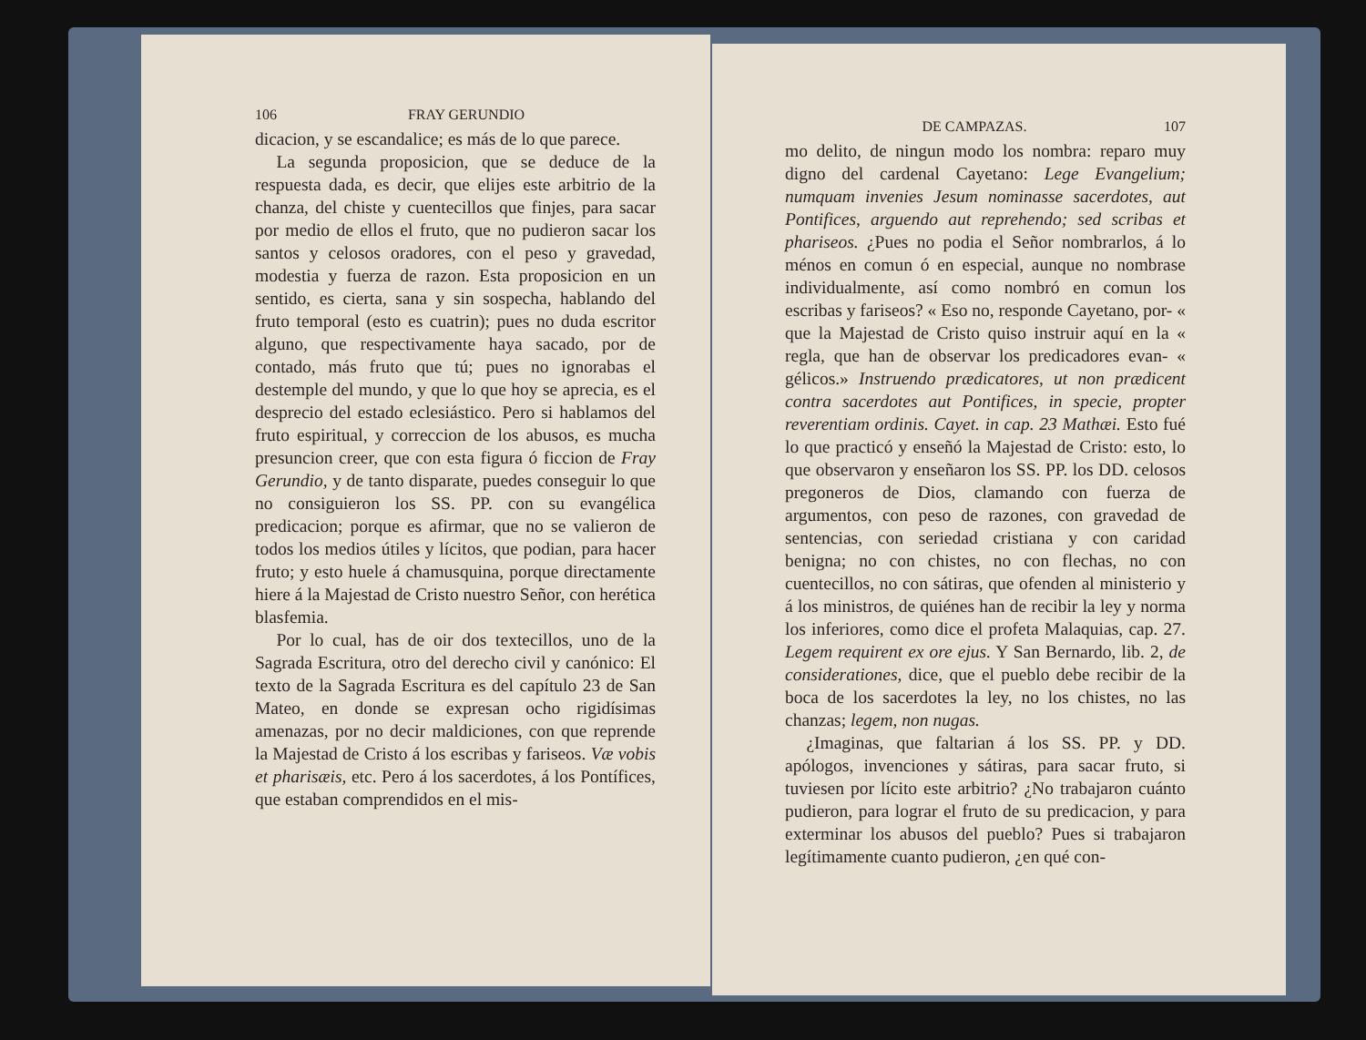106 FRAY GERUNDIO
dicacion, y se escandalice; es más de lo que parece.
La segunda proposicion, que se deduce de la respuesta dada, es decir, que elijes este arbitrio de la chanza, del chiste y cuentecillos que finjes, para sacar por medio de ellos el fruto, que no pudieron sacar los santos y celosos oradores, con el peso y gravedad, modestia y fuerza de razon. Esta proposicion en un sentido, es cierta, sana y sin sospecha, hablando del fruto temporal (esto es cuatrin); pues no duda escritor alguno, que respectivamente haya sacado, por de contado, más fruto que tú; pues no ignorabas el destemple del mundo, y que lo que hoy se aprecia, es el desprecio del estado eclesiástico. Pero si hablamos del fruto espiritual, y correccion de los abusos, es mucha presuncion creer, que con esta figura ó ficcion de Fray Gerundio, y de tanto disparate, puedes conseguir lo que no consiguieron los SS. PP. con su evangélica predicacion; porque es afirmar, que no se valieron de todos los medios útiles y lícitos, que podian, para hacer fruto; y esto huele á chamusquina, porque directamente hiere á la Majestad de Cristo nuestro Señor, con herética blasfemia.
Por lo cual, has de oir dos textecillos, uno de la Sagrada Escritura, otro del derecho civil y canónico: El texto de la Sagrada Escritura es del capítulo 23 de San Mateo, en donde se expresan ocho rigidísimas amenazas, por no decir maldiciones, con que reprende la Majestad de Cristo á los escribas y fariseos. Væ vobis et pharisæis, etc. Pero á los sacerdotes, á los Pontífices, que estaban comprendidos en el mis-
DE CAMPAZAS. 107
mo delito, de ningun modo los nombra: reparo muy digno del cardenal Cayetano: Lege Evangelium; numquam invenies Jesum nominasse sacerdotes, aut Pontifices, arguendo aut reprehendo; sed scribas et phariseos. ¿Pues no podia el Señor nombrarlos, á lo ménos en comun ó en especial, aunque no nombrase individualmente, así como nombró en comun los escribas y fariseos? « Eso no, responde Cayetano, por- « que la Majestad de Cristo quiso instruir aquí en la « regla, que han de observar los predicadores evan- « gélicos.» Instruendo prædicatores, ut non prædicent contra sacerdotes aut Pontifices, in specie, propter reverentiam ordinis. Cayet. in cap. 23 Mathæi. Esto fué lo que practicó y enseñó la Majestad de Cristo: esto, lo que observaron y enseñaron los SS. PP. los DD. celosos pregoneros de Dios, clamando con fuerza de argumentos, con peso de razones, con gravedad de sentencias, con seriedad cristiana y con caridad benigna; no con chistes, no con flechas, no con cuentecillos, no con sátiras, que ofenden al ministerio y á los ministros, de quiénes han de recibir la ley y norma los inferiores, como dice el profeta Malaquias, cap. 27. Legem requirent ex ore ejus. Y San Bernardo, lib. 2, de considerationes, dice, que el pueblo debe recibir de la boca de los sacerdotes la ley, no los chistes, no las chanzas; legem, non nugas.
¿Imaginas, que faltarian á los SS. PP. y DD. apólogos, invenciones y sátiras, para sacar fruto, si tuviesen por lícito este arbitrio? ¿No trabajaron cuánto pudieron, para lograr el fruto de su predicacion, y para exterminar los abusos del pueblo? Pues si trabajaron legítimamente cuanto pudieron, ¿en qué con-